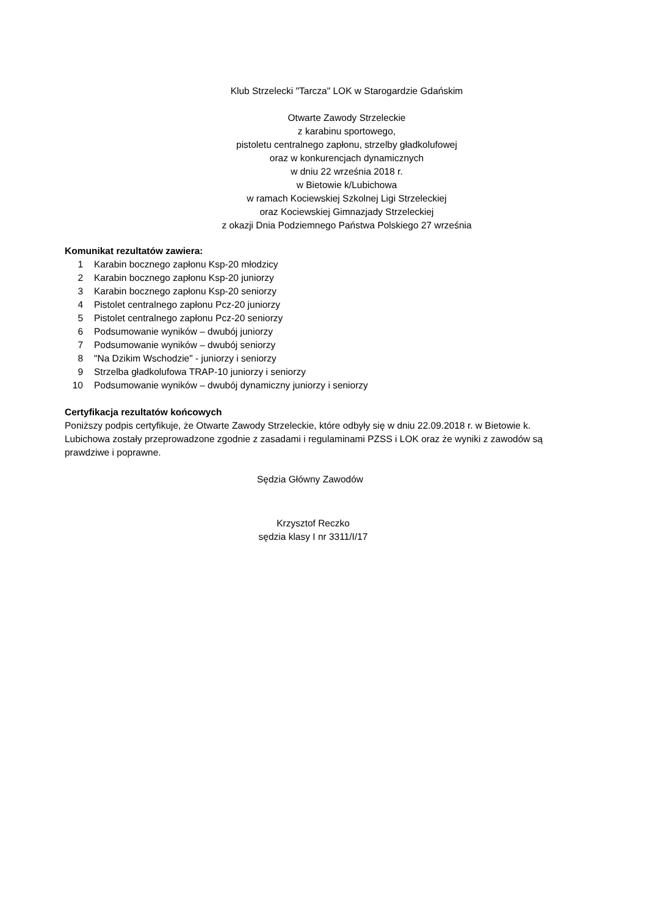Klub Strzelecki "Tarcza" LOK w Starogardzie Gdańskim
Otwarte Zawody Strzeleckie
z karabinu sportowego,
pistoletu centralnego zapłonu, strzelby gładkolufowej
oraz w konkurencjach dynamicznych
w dniu 22 września 2018 r.
w Bietowie k/Lubichowa
w ramach Kociewskiej Szkolnej Ligi Strzeleckiej
oraz Kociewskiej Gimnazjady Strzeleckiej
z okazji Dnia Podziemnego Państwa Polskiego 27 września
Komunikat rezultatów zawiera:
1 Karabin bocznego zapłonu Ksp-20 młodzicy
2 Karabin bocznego zapłonu Ksp-20 juniorzy
3 Karabin bocznego zapłonu Ksp-20 seniorzy
4 Pistolet centralnego zapłonu Pcz-20 juniorzy
5 Pistolet centralnego zapłonu Pcz-20 seniorzy
6 Podsumowanie wyników – dwubój juniorzy
7 Podsumowanie wyników – dwubój seniorzy
8 "Na Dzikim Wschodzie" - juniorzy i seniorzy
9 Strzelba gładkolufowa TRAP-10 juniorzy i seniorzy
10 Podsumowanie wyników – dwubój dynamiczny juniorzy i seniorzy
Certyfikacja rezultatów końcowych
Poniższy podpis certyfikuje, że Otwarte Zawody Strzeleckie, które odbyły się w dniu 22.09.2018 r. w Bietowie k. Lubichowa zostały przeprowadzone zgodnie z zasadami i regulaminami PZSS i LOK oraz że wyniki z zawodów są prawdziwe i poprawne.
Sędzia Główny Zawodów
Krzysztof Reczko
sędzia klasy I nr 3311/I/17